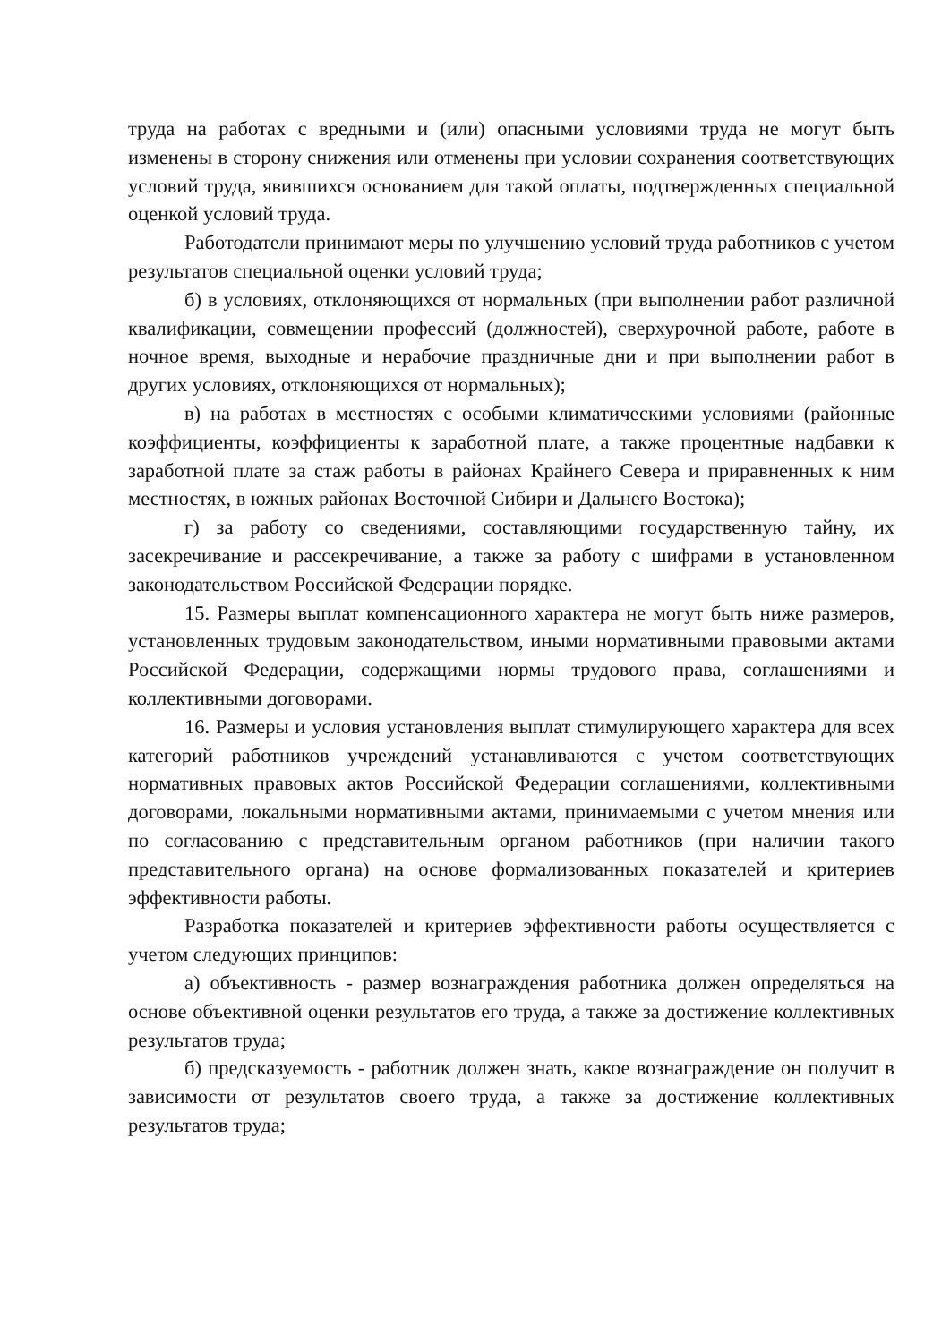труда на работах с вредными и (или) опасными условиями труда не могут быть изменены в сторону снижения или отменены при условии сохранения соответствующих условий труда, явившихся основанием для такой оплаты, подтвержденных специальной оценкой условий труда.
Работодатели принимают меры по улучшению условий труда работников с учетом результатов специальной оценки условий труда;
б) в условиях, отклоняющихся от нормальных (при выполнении работ различной квалификации, совмещении профессий (должностей), сверхурочной работе, работе в ночное время, выходные и нерабочие праздничные дни и при выполнении работ в других условиях, отклоняющихся от нормальных);
в) на работах в местностях с особыми климатическими условиями (районные коэффициенты, коэффициенты к заработной плате, а также процентные надбавки к заработной плате за стаж работы в районах Крайнего Севера и приравненных к ним местностях, в южных районах Восточной Сибири и Дальнего Востока);
г) за работу со сведениями, составляющими государственную тайну, их засекречивание и рассекречивание, а также за работу с шифрами в установленном законодательством Российской Федерации порядке.
15. Размеры выплат компенсационного характера не могут быть ниже размеров, установленных трудовым законодательством, иными нормативными правовыми актами Российской Федерации, содержащими нормы трудового права, соглашениями и коллективными договорами.
16. Размеры и условия установления выплат стимулирующего характера для всех категорий работников учреждений устанавливаются с учетом соответствующих нормативных правовых актов Российской Федерации соглашениями, коллективными договорами, локальными нормативными актами, принимаемыми с учетом мнения или по согласованию с представительным органом работников (при наличии такого представительного органа) на основе формализованных показателей и критериев эффективности работы.
Разработка показателей и критериев эффективности работы осуществляется с учетом следующих принципов:
а) объективность - размер вознаграждения работника должен определяться на основе объективной оценки результатов его труда, а также за достижение коллективных результатов труда;
б) предсказуемость - работник должен знать, какое вознаграждение он получит в зависимости от результатов своего труда, а также за достижение коллективных результатов труда;